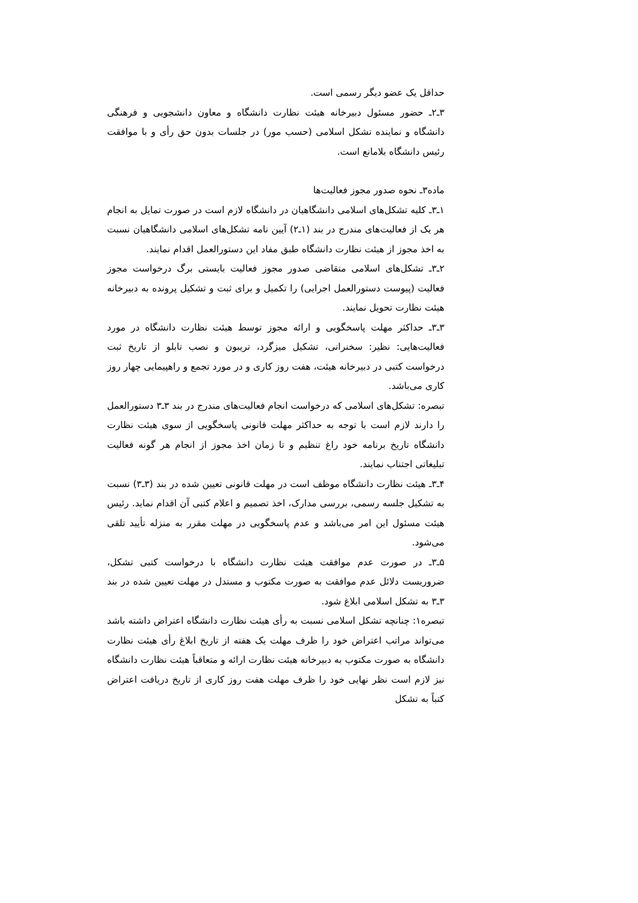حداقل یک عضو دیگر رسمی است.
۳ـ۲ـ حضور مسئول دبیرخانه هیئت نظارت دانشگاه و معاون دانشجویی و فرهنگی دانشگاه و نماینده تشکل اسلامی (حسب مور) در جلسات بدون حق رأی و با موافقت رئیس دانشگاه بلامانع است.
ماده۳ـ نحوه صدور مجوز فعالیت‌ها
۱ـ۳ـ کلیه تشکل‌های اسلامی دانشگاهیان در دانشگاه لازم است در صورت تمایل به انجام هر یک از فعالیت‌های مندرج در بند (۱ـ۲) آیین نامه تشکل‌های اسلامی دانشگاهیان نسبت به اخذ مجوز از هیئت نظارت دانشگاه طبق مفاد این دستورالعمل اقدام نمایند.
۲ـ۳ـ تشکل‌های اسلامی متقاضی صدور مجوز فعالیت بایستی برگ درخواست مجوز فعالیت (پیوست دستورالعمل اجرایی) را تکمیل و برای ثبت و تشکیل پرونده به دبیرخانه هیئت نظارت تحویل نمایند.
۳ـ۳ـ حداکثر مهلت پاسخگویی و ارائه مجوز توسط هیئت نظارت دانشگاه در مورد فعالیت‌هایی: نظیر: سخنرانی، تشکیل میزگرد، تریبون و نصب تابلو از تاریخ ثبت درخواست کتبی در دبیرخانه هیئت، هفت روز کاری و در مورد تجمع و راهپیمایی چهار روز کاری می‌باشد.
تبصره: تشکل‌های اسلامی که درخواست انجام فعالیت‌های مندرج در بند ۳ـ۳ دستورالعمل را دارند لازم است با توجه به حداکثر مهلت قانونی پاسخگویی از سوی هیئت نظارت دانشگاه تاریخ برنامه خود راغ تنظیم و تا زمان اخذ مجوز از انجام هر گونه فعالیت تبلیغاتی اجتناب نمایند.
۴ـ۳ـ هیئت نظارت دانشگاه موظف است در مهلت قانونی تعیین شده در بند (۳ـ۳) نسبت به تشکیل جلسه رسمی، بررسی مدارک، اخذ تصمیم و اعلام کتبی آن اقدام نماید. رئیس هیئت مسئول این امر می‌باشد و عدم پاسخگویی در مهلت مقرر به منزله تأیید تلقی می‌شود.
۵ـ۳ـ در صورت عدم موافقت هیئت نظارت دانشگاه با درخواست کتبی تشکل، ضروریست دلائل عدم موافقت به صورت مکتوب و مستدل در مهلت تعیین شده در بند ۳ـ۳ به تشکل اسلامی ابلاغ شود.
تبصره۱: چنانچه تشکل اسلامی نسبت به رأی هیئت نظارت دانشگاه اعتراض داشته باشد می‌تواند مراتب اعتراض خود را ظرف مهلت یک هفته از تاریخ ابلاغ رأی هیئت نظارت دانشگاه به صورت مکتوب به دبیرخانه هیئت نظارت ارائه و متعاقباً هیئت نظارت دانشگاه نیز لازم است نظر نهایی خود را ظرف مهلت هفت روز کاری از تاریخ دریافت اعتراض کتباً به تشکل